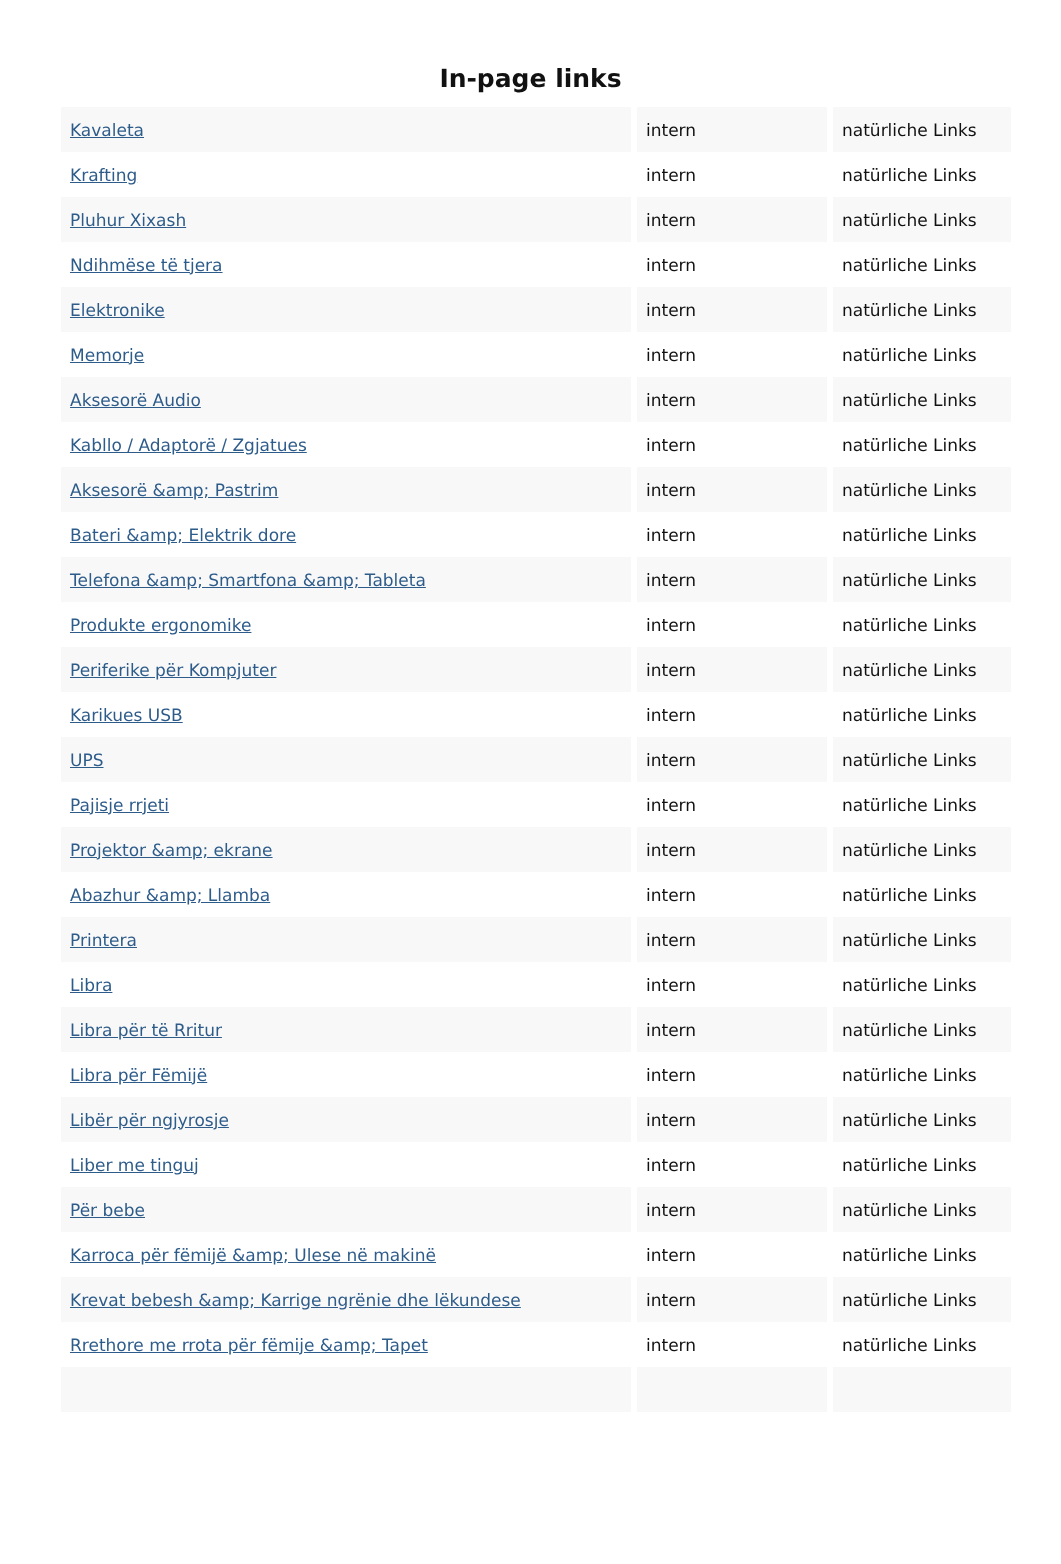In-page links
| Kavaleta | intern | natürliche Links |
| Krafting | intern | natürliche Links |
| Pluhur Xixash | intern | natürliche Links |
| Ndihmëse të tjera | intern | natürliche Links |
| Elektronike | intern | natürliche Links |
| Memorje | intern | natürliche Links |
| Aksesorë Audio | intern | natürliche Links |
| Kabllo / Adaptorë / Zgjatues | intern | natürliche Links |
| Aksesorë &amp; Pastrim | intern | natürliche Links |
| Bateri &amp; Elektrik dore | intern | natürliche Links |
| Telefona &amp; Smartfona &amp; Tableta | intern | natürliche Links |
| Produkte ergonomike | intern | natürliche Links |
| Periferike për Kompjuter | intern | natürliche Links |
| Karikues USB | intern | natürliche Links |
| UPS | intern | natürliche Links |
| Pajisje rrjeti | intern | natürliche Links |
| Projektor &amp; ekrane | intern | natürliche Links |
| Abazhur &amp; Llamba | intern | natürliche Links |
| Printera | intern | natürliche Links |
| Libra | intern | natürliche Links |
| Libra për të Rritur | intern | natürliche Links |
| Libra për Fëmijë | intern | natürliche Links |
| Libër për ngjyrosje | intern | natürliche Links |
| Liber me tinguj | intern | natürliche Links |
| Për bebe | intern | natürliche Links |
| Karroca për fëmijë &amp; Ulese në makinë | intern | natürliche Links |
| Krevat bebesh &amp; Karrige ngrënie dhe lëkundese | intern | natürliche Links |
| Rrethore me rrota për fëmije &amp; Tapet | intern | natürliche Links |